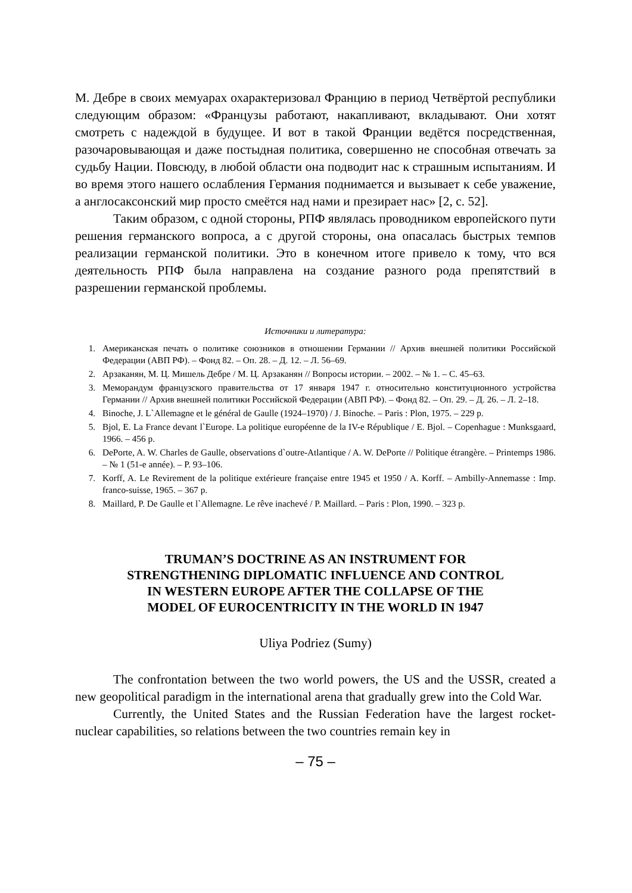М. Дебре в своих мемуарах охарактеризовал Францию в период Четвёртой республики следующим образом: «Французы работают, накапливают, вкладывают. Они хотят смотреть с надеждой в будущее. И вот в такой Франции ведётся посредственная, разочаровывающая и даже постыдная политика, совершенно не способная отвечать за судьбу Нации. Повсюду, в любой области она подводит нас к страшным испытаниям. И во время этого нашего ослабления Германия поднимается и вызывает к себе уважение, а англосаксонский мир просто смеётся над нами и презирает нас» [2, с. 52].
Таким образом, с одной стороны, РПФ являлась проводником европейского пути решения германского вопроса, а с другой стороны, она опасалась быстрых темпов реализации германской политики. Это в конечном итоге привело к тому, что вся деятельность РПФ была направлена на создание разного рода препятствий в разрешении германской проблемы.
Источники и литература:
1. Американская печать о политике союзников в отношении Германии // Архив внешней политики Российской Федерации (АВП РФ). – Фонд 82. – Оп. 28. – Д. 12. – Л. 56–69.
2. Арзаканян, М. Ц. Мишель Дебре / М. Ц. Арзаканян // Вопросы истории. – 2002. – № 1. – С. 45–63.
3. Меморандум французского правительства от 17 января 1947 г. относительно конституционного устройства Германии // Архив внешней политики Российской Федерации (АВП РФ). – Фонд 82. – Оп. 29. – Д. 26. – Л. 2–18.
4. Binoche, J. L`Allemagne et le général de Gaulle (1924–1970) / J. Binoche. – Paris : Plon, 1975. – 229 p.
5. Bjol, E. La France devant l`Europe. La politique européenne de la IV-e République / E. Bjol. – Copenhague : Munksgaard, 1966. – 456 p.
6. DePorte, A. W. Charles de Gaulle, observations d`outre-Atlantique / A. W. DePorte // Politique étrangère. – Printemps 1986. – № 1 (51-e année). – P. 93–106.
7. Korff, A. Le Revirement de la politique extérieure française entre 1945 et 1950 / A. Korff. – Ambilly-Annemasse : Imp. franco-suisse, 1965. – 367 p.
8. Maillard, P. De Gaulle et l`Allemagne. Le rêve inachevé / P. Maillard. – Paris : Plon, 1990. – 323 p.
TRUMAN’S DOCTRINE AS AN INSTRUMENT FOR
STRENGTHENING DIPLOMATIC INFLUENCE AND CONTROL
IN WESTERN EUROPE AFTER THE COLLAPSE OF THE
MODEL OF EUROCENTRICITY IN THE WORLD IN 1947
Uliya Podriez (Sumy)
The confrontation between the two world powers, the US and the USSR, created a new geopolitical paradigm in the international arena that gradually grew into the Cold War.
Currently, the United States and the Russian Federation have the largest rocket-nuclear capabilities, so relations between the two countries remain key in
– 75 –